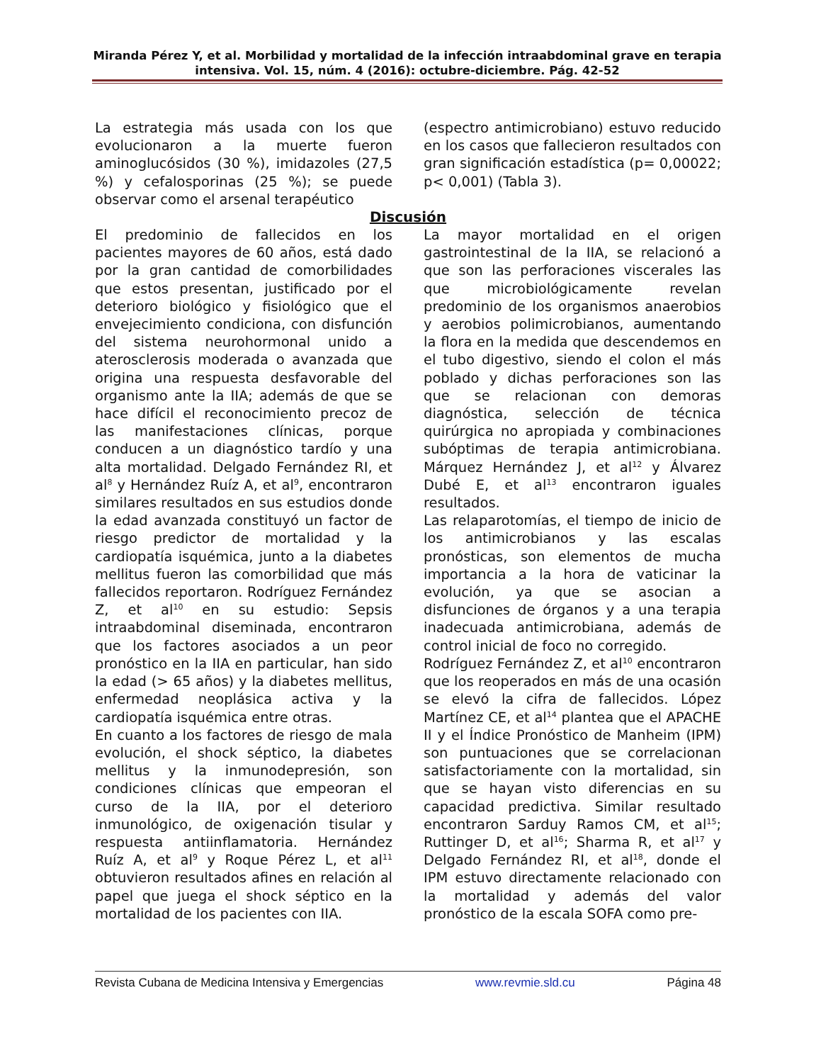Miranda Pérez Y, et al. Morbilidad y mortalidad de la infección intraabdominal grave en terapia intensiva. Vol. 15, núm. 4 (2016): octubre-diciembre. Pág. 42-52
La estrategia más usada con los que evolucionaron a la muerte fueron aminoglucósidos (30 %), imidazoles (27,5 %) y cefalosporinas (25 %); se puede observar como el arsenal terapéutico
(espectro antimicrobiano) estuvo reducido en los casos que fallecieron resultados con gran significación estadística (p= 0,00022; p< 0,001) (Tabla 3).
Discusión
El predominio de fallecidos en los pacientes mayores de 60 años, está dado por la gran cantidad de comorbilidades que estos presentan, justificado por el deterioro biológico y fisiológico que el envejecimiento condiciona, con disfunción del sistema neurohormonal unido a aterosclerosis moderada o avanzada que origina una respuesta desfavorable del organismo ante la IIA; además de que se hace difícil el reconocimiento precoz de las manifestaciones clínicas, porque conducen a un diagnóstico tardío y una alta mortalidad. Delgado Fernández RI, et al<sup>8</sup> y Hernández Ruíz A, et al<sup>9</sup>, encontraron similares resultados en sus estudios donde la edad avanzada constituyó un factor de riesgo predictor de mortalidad y la cardiopatía isquémica, junto a la diabetes mellitus fueron las comorbilidad que más fallecidos reportaron. Rodríguez Fernández Z, et al<sup>10</sup> en su estudio: Sepsis intraabdominal diseminada, encontraron que los factores asociados a un peor pronóstico en la IIA en particular, han sido la edad (> 65 años) y la diabetes mellitus, enfermedad neoplásica activa y la cardiopatía isquémica entre otras.
En cuanto a los factores de riesgo de mala evolución, el shock séptico, la diabetes mellitus y la inmunodepresión, son condiciones clínicas que empeoran el curso de la IIA, por el deterioro inmunológico, de oxigenación tisular y respuesta antiinflamatoria. Hernández Ruíz A, et al<sup>9</sup> y Roque Pérez L, et al<sup>11</sup> obtuvieron resultados afines en relación al papel que juega el shock séptico en la mortalidad de los pacientes con IIA.
La mayor mortalidad en el origen gastrointestinal de la IIA, se relacionó a que son las perforaciones viscerales las que microbiológicamente revelan predominio de los organismos anaerobios y aerobios polimicrobianos, aumentando la flora en la medida que descendemos en el tubo digestivo, siendo el colon el más poblado y dichas perforaciones son las que se relacionan con demoras diagnóstica, selección de técnica quirúrgica no apropiada y combinaciones subóptimas de terapia antimicrobiana. Márquez Hernández J, et al<sup>12</sup> y Álvarez Dubé E, et al<sup>13</sup> encontraron iguales resultados.
Las relaparotomías, el tiempo de inicio de los antimicrobianos y las escalas pronósticas, son elementos de mucha importancia a la hora de vaticinar la evolución, ya que se asocian a disfunciones de órganos y a una terapia inadecuada antimicrobiana, además de control inicial de foco no corregido.
Rodríguez Fernández Z, et al<sup>10</sup> encontraron que los reoperados en más de una ocasión se elevó la cifra de fallecidos. López Martínez CE, et al<sup>14</sup> plantea que el APACHE II y el Índice Pronóstico de Manheim (IPM) son puntuaciones que se correlacionan satisfactoriamente con la mortalidad, sin que se hayan visto diferencias en su capacidad predictiva. Similar resultado encontraron Sarduy Ramos CM, et al<sup>15</sup>; Ruttinger D, et al<sup>16</sup>; Sharma R, et al<sup>17</sup> y Delgado Fernández RI, et al<sup>18</sup>, donde el IPM estuvo directamente relacionado con la mortalidad y además del valor pronóstico de la escala SOFA como pre-
Revista Cubana de Medicina Intensiva y Emergencias www.revmie.sld.cu Página 48